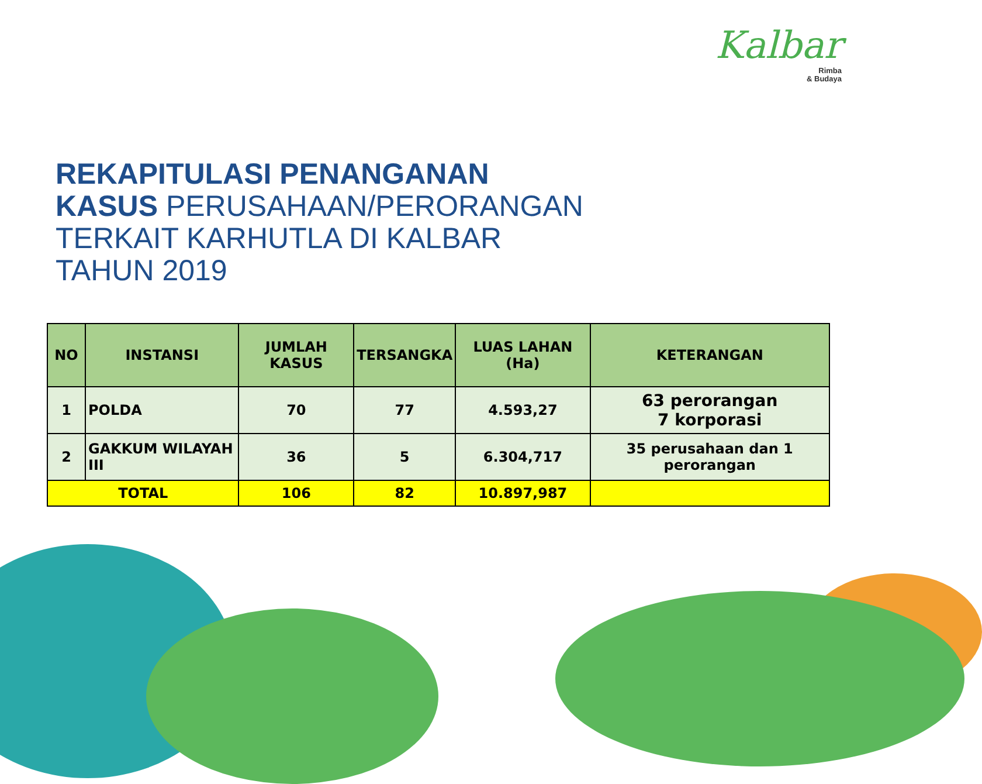Kalbar
Rimba
& Budaya
REKAPITULASI PENANGANAN
KASUS PERUSAHAAN/PERORANGAN
TERKAIT KARHUTLA DI KALBAR
TAHUN 2019
| NO | INSTANSI | JUMLAH KASUS | TERSANGKA | LUAS LAHAN (Ha) | KETERANGAN |
| --- | --- | --- | --- | --- | --- |
| 1 | POLDA | 70 | 77 | 4.593,27 | 63 perorangan 7 korporasi |
| 2 | GAKKUM WILAYAH III | 36 | 5 | 6.304,717 | 35 perusahaan dan 1 perorangan |
| TOTAL | | 106 | 82 | 10.897,987 | |